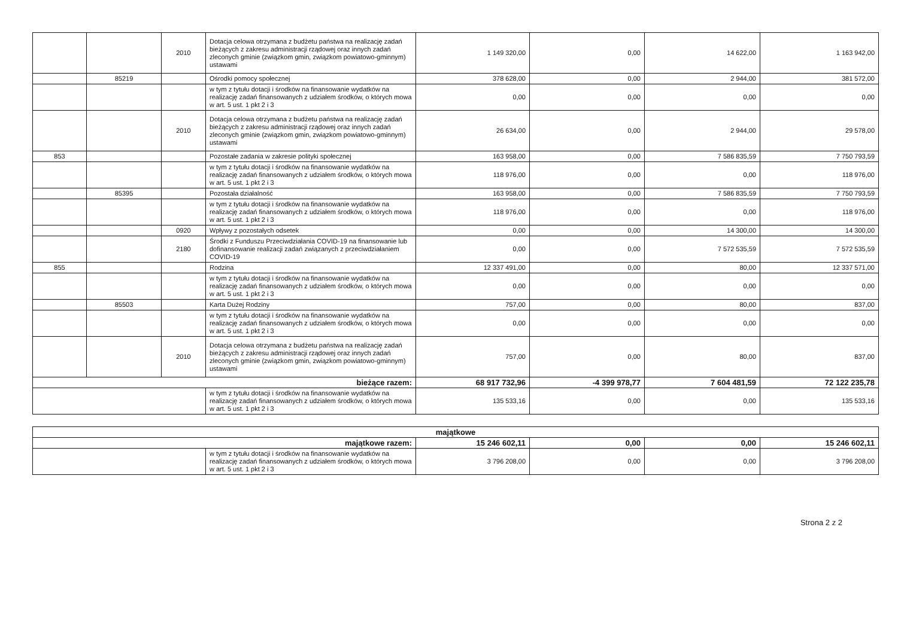| | | 2010 | Dotacja celowa otrzymana z budżetu państwa na realizację zadań bieżących z zakresu administracji rządowej oraz innych zadań zleconych gminie (związkom gmin, związkom powiatowo-gminnym) ustawami | 1 149 320,00 | 0,00 | 14 622,00 | 1 163 942,00 |
| | 85219 | | Ośrodki pomocy społecznej | 378 628,00 | 0,00 | 2 944,00 | 381 572,00 |
| | | | w tym z tytułu dotacji i środków na finansowanie wydatków na realizację zadań finansowanych z udziałem środków, o których mowa w art. 5 ust. 1 pkt 2 i 3 | 0,00 | 0,00 | 0,00 | 0,00 |
| | | 2010 | Dotacja celowa otrzymana z budżetu państwa na realizację zadań bieżących z zakresu administracji rządowej oraz innych zadań zleconych gminie (związkom gmin, związkom powiatowo-gminnym) ustawami | 26 634,00 | 0,00 | 2 944,00 | 29 578,00 |
| 853 | | | Pozostałe zadania w zakresie polityki społecznej | 163 958,00 | 0,00 | 7 586 835,59 | 7 750 793,59 |
| | | | w tym z tytułu dotacji i środków na finansowanie wydatków na realizację zadań finansowanych z udziałem środków, o których mowa w art. 5 ust. 1 pkt 2 i 3 | 118 976,00 | 0,00 | 0,00 | 118 976,00 |
| | 85395 | | Pozostała działalność | 163 958,00 | 0,00 | 7 586 835,59 | 7 750 793,59 |
| | | | w tym z tytułu dotacji i środków na finansowanie wydatków na realizację zadań finansowanych z udziałem środków, o których mowa w art. 5 ust. 1 pkt 2 i 3 | 118 976,00 | 0,00 | 0,00 | 118 976,00 |
| | | 0920 | Wpływy z pozostałych odsetek | 0,00 | 0,00 | 14 300,00 | 14 300,00 |
| | | 2180 | Środki z Funduszu Przeciwdziałania COVID-19 na finansowanie lub dofinansowanie realizacji zadań związanych z przeciwdziałaniem COVID-19 | 0,00 | 0,00 | 7 572 535,59 | 7 572 535,59 |
| 855 | | | Rodzina | 12 337 491,00 | 0,00 | 80,00 | 12 337 571,00 |
| | | | w tym z tytułu dotacji i środków na finansowanie wydatków na realizację zadań finansowanych z udziałem środków, o których mowa w art. 5 ust. 1 pkt 2 i 3 | 0,00 | 0,00 | 0,00 | 0,00 |
| | 85503 | | Karta Dużej Rodziny | 757,00 | 0,00 | 80,00 | 837,00 |
| | | | w tym z tytułu dotacji i środków na finansowanie wydatków na realizację zadań finansowanych z udziałem środków, o których mowa w art. 5 ust. 1 pkt 2 i 3 | 0,00 | 0,00 | 0,00 | 0,00 |
| | | 2010 | Dotacja celowa otrzymana z budżetu państwa na realizację zadań bieżących z zakresu administracji rządowej oraz innych zadań zleconych gminie (związkom gmin, związkom powiatowo-gminnym) ustawami | 757,00 | 0,00 | 80,00 | 837,00 |
| bieżące razem: | | | | 68 917 732,96 | -4 399 978,77 | 7 604 481,59 | 72 122 235,78 |
| | | | w tym z tytułu dotacji i środków na finansowanie wydatków na realizację zadań finansowanych z udziałem środków, o których mowa w art. 5 ust. 1 pkt 2 i 3 | 135 533,16 | 0,00 | 0,00 | 135 533,16 |
| majątkowe | | | | | |
| majątkowe razem: | | 15 246 602,11 | 0,00 | 0,00 | 15 246 602,11 |
| | w tym z tytułu dotacji i środków na finansowanie wydatków na realizację zadań finansowanych z udziałem środków, o których mowa w art. 5 ust. 1 pkt 2 i 3 | 3 796 208,00 | 0,00 | 0,00 | 3 796 208,00 |
Strona 2 z 2